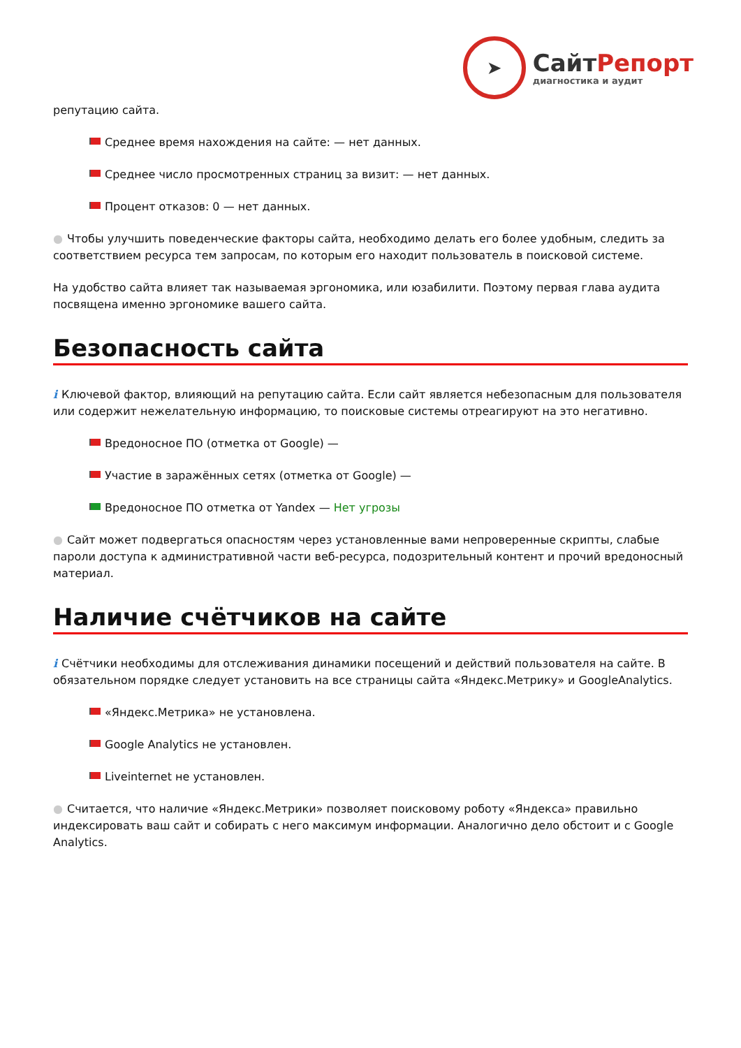➤
СайтРепорт
диагностика и аудит
репутацию сайта.
Среднее время нахождения на сайте: — нет данных.
Среднее число просмотренных страниц за визит: — нет данных.
Процент отказов: 0 — нет данных.
● Чтобы улучшить поведенческие факторы сайта, необходимо делать его более удобным, следить за соответствием ресурса тем запросам, по которым его находит пользователь в поисковой системе.
На удобство сайта влияет так называемая эргономика, или юзабилити. Поэтому первая глава аудита посвящена именно эргономике вашего сайта.
Безопасность сайта
i Ключевой фактор, влияющий на репутацию сайта. Если сайт является небезопасным для пользователя или содержит нежелательную информацию, то поисковые системы отреагируют на это негативно.
Вредоносное ПО (отметка от Google) —
Участие в заражённых сетях (отметка от Google) —
Вредоносное ПО отметка от Yandex — Нет угрозы
● Сайт может подвергаться опасностям через установленные вами непроверенные скрипты, слабые пароли доступа к административной части веб-ресурса, подозрительный контент и прочий вредоносный материал.
Наличие счётчиков на сайте
i Счётчики необходимы для отслеживания динамики посещений и действий пользователя на сайте. В обязательном порядке следует установить на все страницы сайта «Яндекс.Метрику» и GoogleAnalytics.
«Яндекс.Метрика» не установлена.
Google Analytics не установлен.
Liveinternet не установлен.
● Считается, что наличие «Яндекс.Метрики» позволяет поисковому роботу «Яндекса» правильно индексировать ваш сайт и собирать с него максимум информации. Аналогично дело обстоит и с Google Analytics.